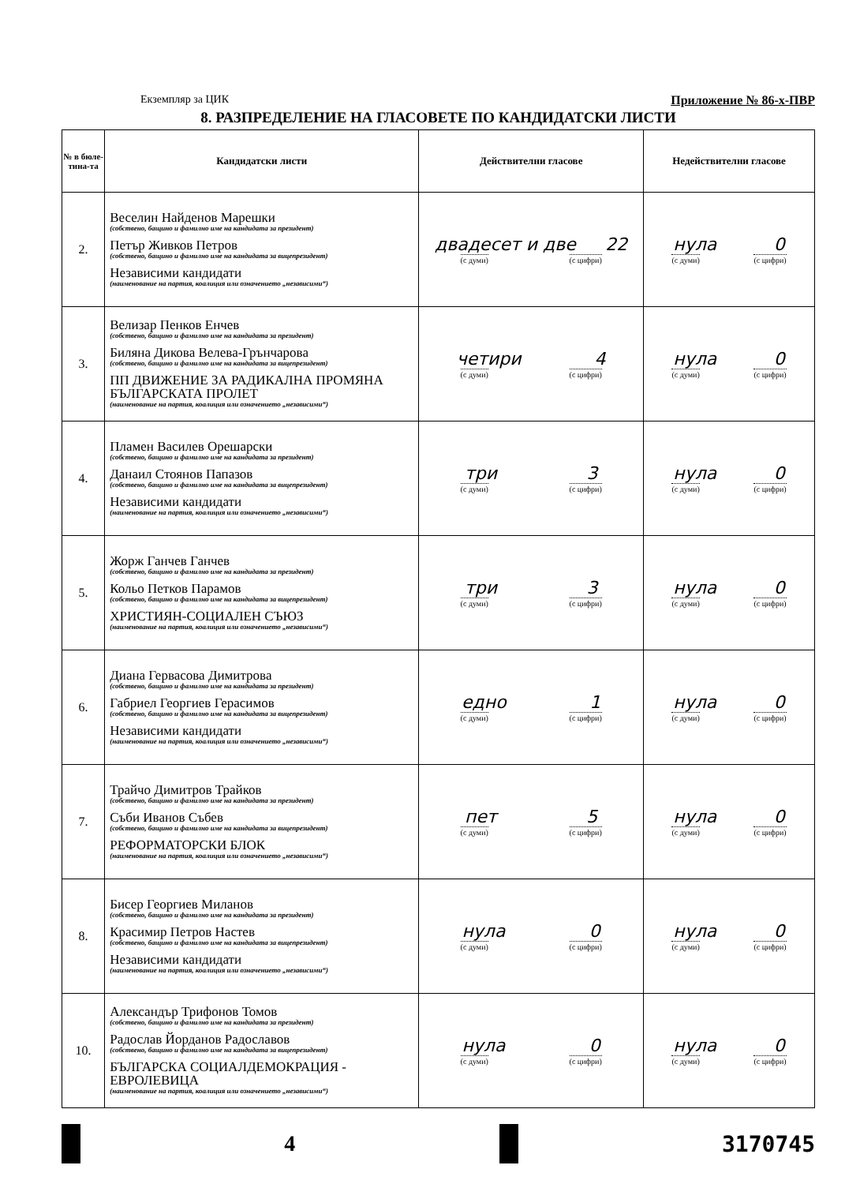Екземпляр за ЦИК Приложение № 86-х-ПВР
8. РАЗПРЕДЕЛЕНИЕ НА ГЛАСОВЕТЕ ПО КАНДИДАТСКИ ЛИСТИ
| № в бюле-тина-та | Кандидатски листи | Действителни гласове | Недействителни гласове |
| --- | --- | --- | --- |
| 2. | Веселин Найденов Марешки (собствено, бащино и фамилно име на кандидата за президент) Петър Живков Петров (собствено, бащино и фамилно име на кандидата за вицепрезидент) Независими кандидати (наименование на партия, коалиция или означението „независими“) | двадесет и две 22 (с думи) (с цифри) | нула 0 (с думи) (с цифри) |
| 3. | Велизар Пенков Енчев (собствено, бащино и фамилно име на кандидата за президент) Биляна Дикова Велева-Грънчарова (собствено, бащино и фамилно име на кандидата за вицепрезидент) ПП ДВИЖЕНИЕ ЗА РАДИКАЛНА ПРОМЯНА БЪЛГАРСКАТА ПРОЛЕТ (наименование на партия, коалиция или означението „независими“) | четири 4 (с думи) (с цифри) | нула 0 (с думи) (с цифри) |
| 4. | Пламен Василев Орешарски (собствено, бащино и фамилно име на кандидата за президент) Данаил Стоянов Папазов (собствено, бащино и фамилно име на кандидата за вицепрезидент) Независими кандидати (наименование на партия, коалиция или означението „независими“) | три 3 (с думи) (с цифри) | нула 0 (с думи) (с цифри) |
| 5. | Жорж Ганчев Ганчев (собствено, бащино и фамилно име на кандидата за президент) Кольо Петков Парамов (собствено, бащино и фамилно име на кандидата за вицепрезидент) ХРИСТИЯН-СОЦИАЛЕН СЪЮЗ (наименование на партия, коалиция или означението „независими“) | три 3 (с думи) (с цифри) | нула 0 (с думи) (с цифри) |
| 6. | Диана Гервасова Димитрова (собствено, бащино и фамилно име на кандидата за президент) Габриел Георгиев Герасимов (собствено, бащино и фамилно име на кандидата за вицепрезидент) Независими кандидати (наименование на партия, коалиция или означението „независими“) | едно 1 (с думи) (с цифри) | нула 0 (с думи) (с цифри) |
| 7. | Трайчо Димитров Трайков (собствено, бащино и фамилно име на кандидата за президент) Съби Иванов Събев (собствено, бащино и фамилно име на кандидата за вицепрезидент) РЕФОРМАТОРСКИ БЛОК (наименование на партия, коалиция или означението „независими“) | пет 5 (с думи) (с цифри) | нула 0 (с думи) (с цифри) |
| 8. | Бисер Георгиев Миланов (собствено, бащино и фамилно име на кандидата за президент) Красимир Петров Настев (собствено, бащино и фамилно име на кандидата за вицепрезидент) Независими кандидати (наименование на партия, коалиция или означението „независими“) | нула 0 (с думи) (с цифри) | нула 0 (с думи) (с цифри) |
| 10. | Александър Трифонов Томов (собствено, бащино и фамилно име на кандидата за президент) Радослав Йорданов Радославов (собствено, бащино и фамилно име на кандидата за вицепрезидент) БЪЛГАРСКА СОЦИАЛДЕМОКРАЦИЯ - ЕВРОЛЕВИЦА (наименование на партия, коалиция или означението „независими“) | нула 0 (с думи) (с цифри) | нула 0 (с думи) (с цифри) |
4 3170745